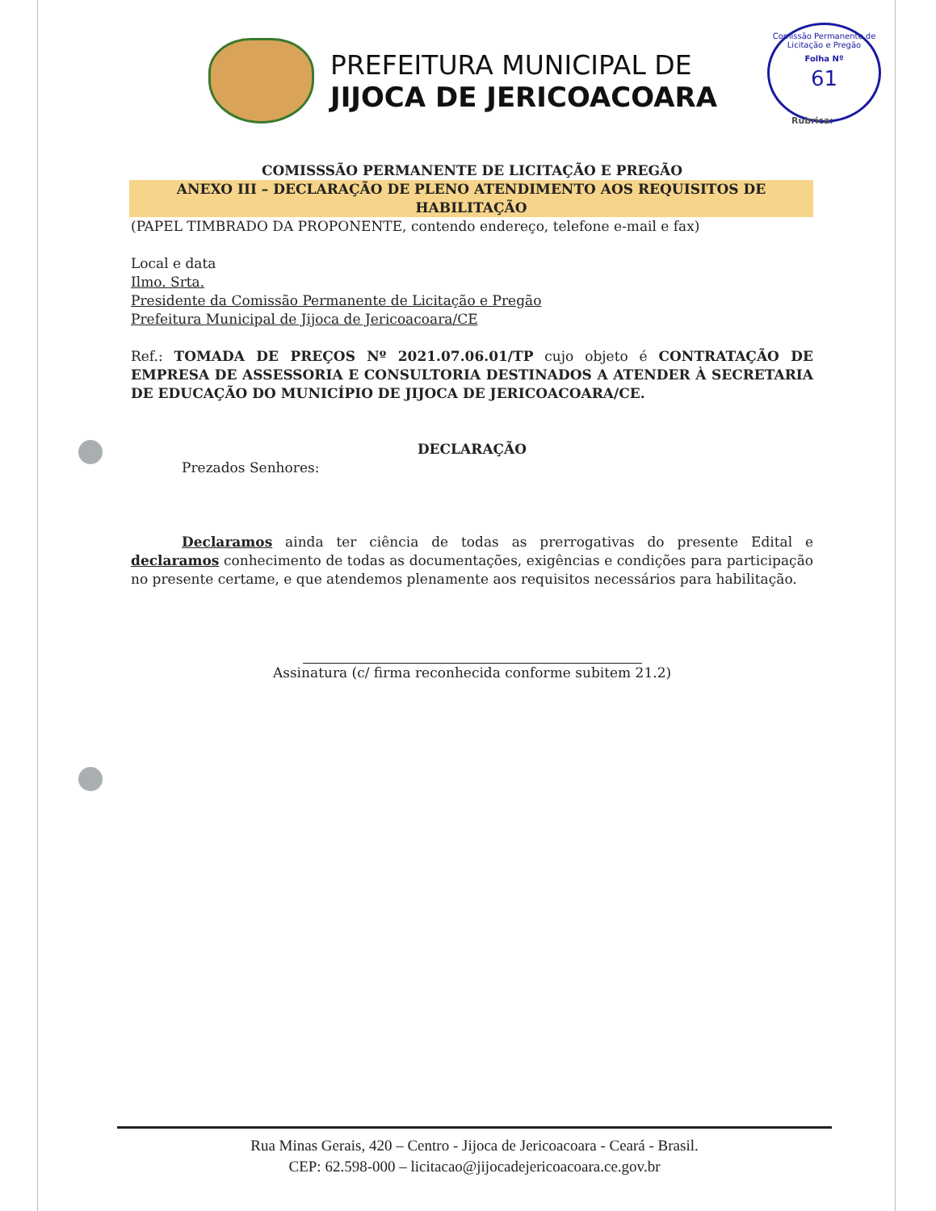PREFEITURA MUNICIPAL DE
JIJOCA DE JERICOACOARA
Comissão Permanente de Licitação e Pregão
Folha Nº
61
Rubrica:
COMISSSÃO PERMANENTE DE LICITAÇÃO E PREGÃO
ANEXO III – DECLARAÇÃO DE PLENO ATENDIMENTO AOS REQUISITOS DE HABILITAÇÃO
(PAPEL TIMBRADO DA PROPONENTE, contendo endereço, telefone e-mail e fax)
Local e data
Ilmo. Srta.
Presidente da Comissão Permanente de Licitação e Pregão
Prefeitura Municipal de Jijoca de Jericoacoara/CE
Ref.: TOMADA DE PREÇOS Nº 2021.07.06.01/TP cujo objeto é CONTRATAÇÃO DE EMPRESA DE ASSESSORIA E CONSULTORIA DESTINADOS A ATENDER À SECRETARIA DE EDUCAÇÃO DO MUNICÍPIO DE JIJOCA DE JERICOACOARA/CE.
DECLARAÇÃO
Prezados Senhores:
Declaramos ainda ter ciência de todas as prerrogativas do presente Edital e declaramos conhecimento de todas as documentações, exigências e condições para participação no presente certame, e que atendemos plenamente aos requisitos necessários para habilitação.
Assinatura (c/ firma reconhecida conforme subitem 21.2)
Rua Minas Gerais, 420 – Centro - Jijoca de Jericoacoara - Ceará - Brasil.
CEP: 62.598-000 – licitacao@jijocadejericoacoara.ce.gov.br